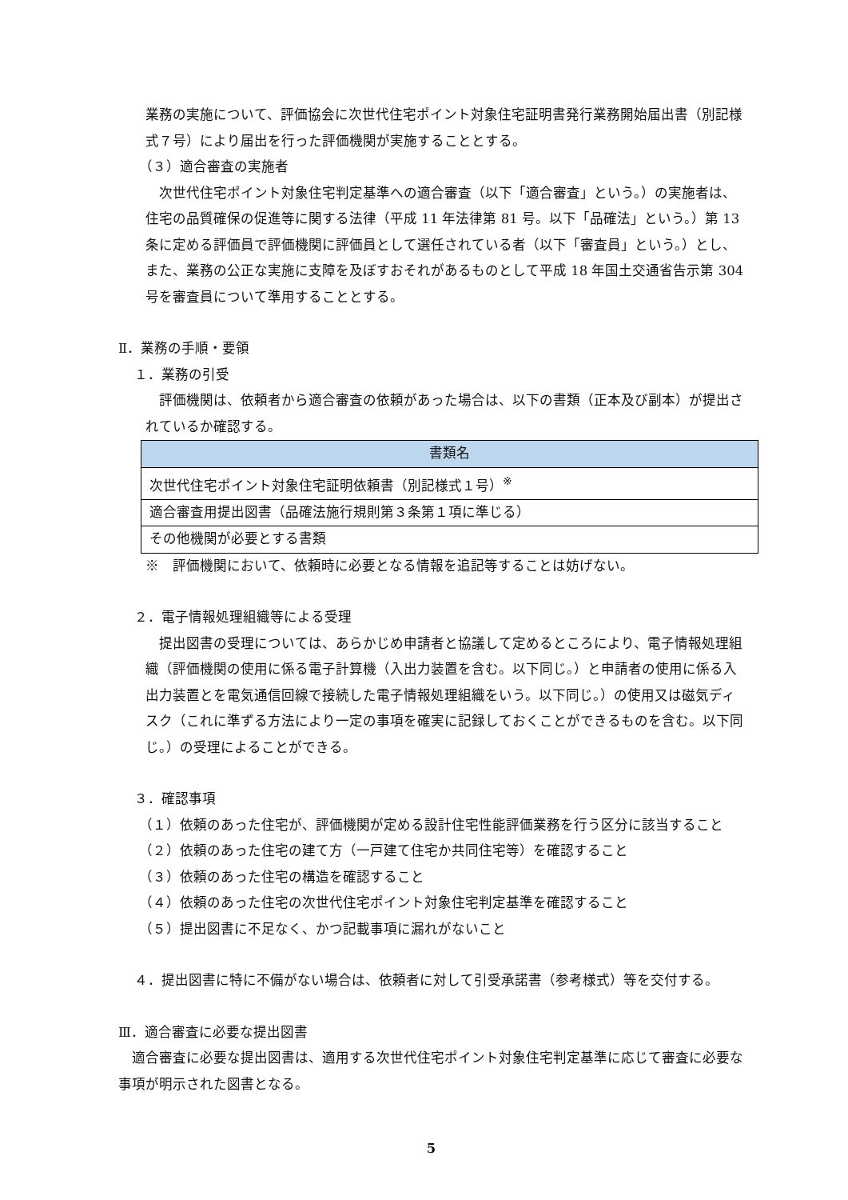業務の実施について、評価協会に次世代住宅ポイント対象住宅証明書発行業務開始届出書（別記様式７号）により届出を行った評価機関が実施することとする。
（３）適合審査の実施者
次世代住宅ポイント対象住宅判定基準への適合審査（以下「適合審査」という。）の実施者は、住宅の品質確保の促進等に関する法律（平成 11 年法律第 81 号。以下「品確法」という。）第 13 条に定める評価員で評価機関に評価員として選任されている者（以下「審査員」という。）とし、また、業務の公正な実施に支障を及ぼすおそれがあるものとして平成 18 年国土交通省告示第 304 号を審査員について準用することとする。
Ⅱ．業務の手順・要領
１．業務の引受
評価機関は、依頼者から適合審査の依頼があった場合は、以下の書類（正本及び副本）が提出されているか確認する。
| 書類名 |
| --- |
| 次世代住宅ポイント対象住宅証明依頼書（別記様式１号）<sup>※</sup> |
| 適合審査用提出図書（品確法施行規則第３条第１項に準じる） |
| その他機関が必要とする書類 |
※　評価機関において、依頼時に必要となる情報を追記等することは妨げない。
２．電子情報処理組織等による受理
提出図書の受理については、あらかじめ申請者と協議して定めるところにより、電子情報処理組織（評価機関の使用に係る電子計算機（入出力装置を含む。以下同じ。）と申請者の使用に係る入出力装置とを電気通信回線で接続した電子情報処理組織をいう。以下同じ。）の使用又は磁気ディスク（これに準ずる方法により一定の事項を確実に記録しておくことができるものを含む。以下同じ。）の受理によることができる。
３．確認事項
（１）依頼のあった住宅が、評価機関が定める設計住宅性能評価業務を行う区分に該当すること
（２）依頼のあった住宅の建て方（一戸建て住宅か共同住宅等）を確認すること
（３）依頼のあった住宅の構造を確認すること
（４）依頼のあった住宅の次世代住宅ポイント対象住宅判定基準を確認すること
（５）提出図書に不足なく、かつ記載事項に漏れがないこと
４．提出図書に特に不備がない場合は、依頼者に対して引受承諾書（参考様式）等を交付する。
Ⅲ．適合審査に必要な提出図書
適合審査に必要な提出図書は、適用する次世代住宅ポイント対象住宅判定基準に応じて審査に必要な事項が明示された図書となる。
5